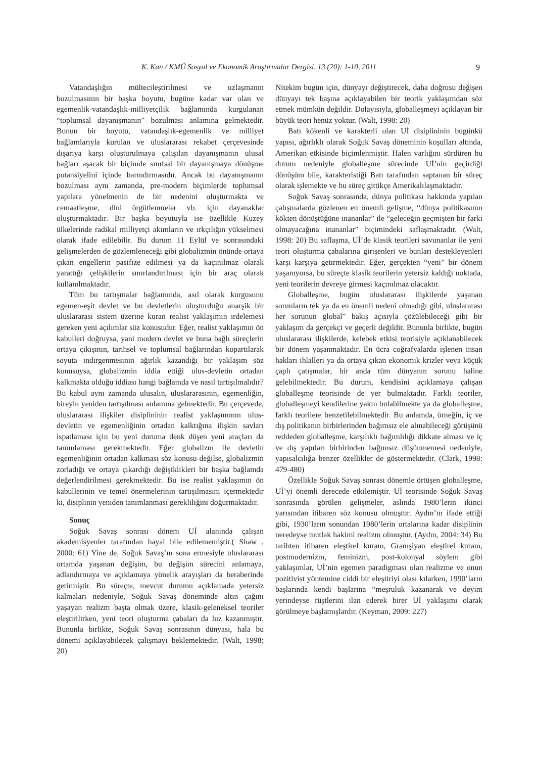K. Kan / KMÜ Sosyal ve Ekonomik Araştırmalar Dergisi, 13 (20): 1-10, 2011 9
Vatandaşlığın mültecileştirilmesi ve uzlaşmanın bozulmasının bir başka boyutu, bugüne kadar var olan ve egemenlik-vatandaşlık-milliyetçilik bağlamında kurgulanan “toplumsal dayanışmanın” bozulması anlamına gelmektedir. Bunun bir boyutu, vatandaşlık-egemenlik ve milliyet bağlamlarıyla kurulan ve uluslararası rekabet çerçevesinde dışarıya karşı oluşturulmaya çalışılan dayanışmanın ulusal bağları aşacak bir biçimde sınıfsal bir dayanışmaya dönüşme potansiyelini içinde barındırmasıdır. Ancak bu dayanışmanın bozulması aynı zamanda, pre-modern biçimlerde toplumsal yapılara yönelmenin de bir nedenini oluşturmakta ve cemaatleşme, dini örgütlenmeler vb. için dayanaklar oluşturmaktadır. Bir başka boyutuyla ise özellikle Kuzey ülkelerinde radikal milliyetçi akımların ve ırkçılığın yükselmesi olarak ifade edilebilir. Bu durum 11 Eylül ve sonrasındaki gelişmelerden de gözlemleneceği gibi globalizmin önünde ortaya çıkan engellerin pasifize edilmesi ya da kaçınılmaz olarak yarattığı çelişkilerin sınırlandırılması için bir araç olarak kullanılmaktadır.
Tüm bu tartışmalar bağlamında, asıl olarak kurgusunu egemen-eşit devlet ve bu devletlerin oluşturduğu anarşik bir uluslararası sistem üzerine kuran realist yaklaşımın irdelemesi gereken yeni açılımlar söz konusudur. Eğer, realist yaklaşımın ön kabulleri doğruysa, yani modern devlet ve buna bağlı süreçlerin ortaya çıkışının, tarihsel ve toplumsal bağlarından kopartılarak soyuta indirgenmesinin ağırlık kazandığı bir yaklaşım söz konusuysa, globalizmin iddia ettiği ulus-devletin ortadan kalkmakta olduğu iddiası hangi bağlamda ve nasıl tartışılmalıdır? Bu kabul aynı zamanda ulusalın, uluslararasının, egemenliğin, bireyin yeniden tartışılması anlamına gelmektedir. Bu çerçevede, uluslararası ilişkiler disiplininin realist yaklaşımının ulus-devletin ve egemenliğinin ortadan kalktığına ilişkin savları ispatlaması için bu yeni duruma denk düşen yeni araçları da tanımlaması gerekmektedir. Eğer globalizm ile devletin egemenliğinin ortadan kalkması söz konusu değilse, globalizmin zorladığı ve ortaya çıkardığı değişiklikleri bir başka bağlamda değerlendirilmesi gerekmektedir. Bu ise realist yaklaşımın ön kabullerinin ve temel önermelerinin tartışılmasını içermektedir ki, disiplinin yeniden tanımlanması gerekliliğini doğurmaktadır.
Sonuç
Soğuk Savaş sonrası dönem Uİ alanında çalışan akademisyenler tarafından hayal bile edilememiştir.( Shaw , 2000: 61) Yine de, Soğuk Savaş’ın sona ermesiyle uluslararası ortamda yaşanan değişim, bu değişim sürecini anlamaya, adlandırmaya ve açıklamaya yönelik arayışları da beraberinde getirmiştir. Bu süreçte, mevcut durumu açıklamada yetersiz kalmaları nedeniyle, Soğuk Savaş döneminde altın çağını yaşayan realizm başta olmak üzere, klasik-geleneksel teoriler eleştirilirken, yeni teori oluşturma çabaları da hız kazanmıştır. Bununla birlikte, Soğuk Savaş sonrasının dünyası, hala bu dönemi açıklayabilecek çalışmayı beklemektedir. (Walt, 1998: 20)
Nitekim bugün için, dünyayı değiştirecek, daha doğrusu değişen dünyayı tek başına açıklayabilen bir teorik yaklaşımdan söz etmek mümkün değildir. Dolayısıyla, globalleşmeyi açıklayan bir büyük teori henüz yoktur. (Walt, 1998: 20)
Batı kökenli ve karakterli olan Uİ disiplininin bugünkü yapısı, ağırlıklı olarak Soğuk Savaş döneminin koşulları altında, Amerikan etkisinde biçimlenmiştir. Halen varlığını sürdüren bu durum nedeniyle globalleşme sürecinde Uİ’nin geçirdiği dönüşüm bile, karakteristiği Batı tarafından saptanan bir süreç olarak işlemekte ve bu süreç gittikçe Amerikalılaşmaktadır.
Soğuk Savaş sonrasında, dünya politikası hakkında yapılan çalışmalarda gözlenen en önemli gelişme, “dünya politikasının kökten dönüştüğüne inananlar” ile “geleceğin geçmişten bir farkı olmayacağına inananlar” biçimindeki saflaşmaktadır. (Walt, 1998: 20) Bu saflaşma, Uİ’de klasik teorileri savunanlar ile yeni teori oluşturma çabalarına girişenleri ve bunları destekleyenleri karşı karşıya getirmektedir. Eğer, gerçekten “yeni” bir dönem yaşanıyorsa, bu süreçte klasik teorilerin yetersiz kaldığı noktada, yeni teorilerin devreye girmesi kaçınılmaz olacaktır.
Globalleşme, bugün uluslararası ilişkilerde yaşanan sorunların tek ya da en önemli nedeni olmadığı gibi, uluslararası her sorunun global” bakış açısıyla çözülebileceği gibi bir yaklaşım da gerçekçi ve geçerli değildir. Bununla birlikte, bugün uluslararası ilişkilerde, kelebek etkisi teorisiyle açıklanabilecek bir dönem yaşanmaktadır. En ücra coğrafyalarda işlenen insan hakları ihlalleri ya da ortaya çıkan ekonomik krizler veya küçük çaplı çatışmalar, bir anda tüm dünyanın sorunu haline gelebilmektedir. Bu durum, kendisini açıklamaya çalışan globalleşme teorisinde de yer bulmaktadır. Farklı teoriler, globalleşmeyi kendilerine yakın bulabilmekte ya da globalleşme, farklı teorilere benzetilebilmektedir. Bu anlamda, örneğin, iç ve dış politikanın birbirlerinden bağımsız ele alınabileceği görüşünü reddeden globalleşme, karşılıklı bağımlılığı dikkate alması ve iç ve dış yapıları birbirinden bağımsız düşünmemesi nedeniyle, yapısalcılığa benzer özellikler de göstermektedir. (Clark, 1998: 479-480)
Özellikle Soğuk Savaş sonrası dönemle örtüşen globalleşme, Uİ’yi önemli derecede etkilemiştir. Uİ teorisinde Soğuk Savaş sonrasında görülen gelişmeler, aslında 1980’lerin ikinci yarısından itibaren söz konusu olmuştur. Aydın’ın ifade ettiği gibi, 1930’ların sonundan 1980’lerin ortalarına kadar disiplinin neredeyse mutlak hakimi realizm olmuştur. (Aydın, 2004: 34) Bu tarihten itibaren eleştirel kuram, Gramşiyan eleştirel kuram, postmodernizm, feminizm, post-kolonyal söylem gibi yaklaşımlar, Uİ’nin egemen paradigması olan realizme ve onun pozitivist yöntemine ciddi bir eleştiriyi olası kılarken, 1990’ların başlarında kendi başlarına “meşruluk kazanarak ve deyim yerindeyse rüştlerini ilan ederek birer Uİ yaklaşımı olarak görülmeye başlamışlardır. (Keyman, 2009: 227)